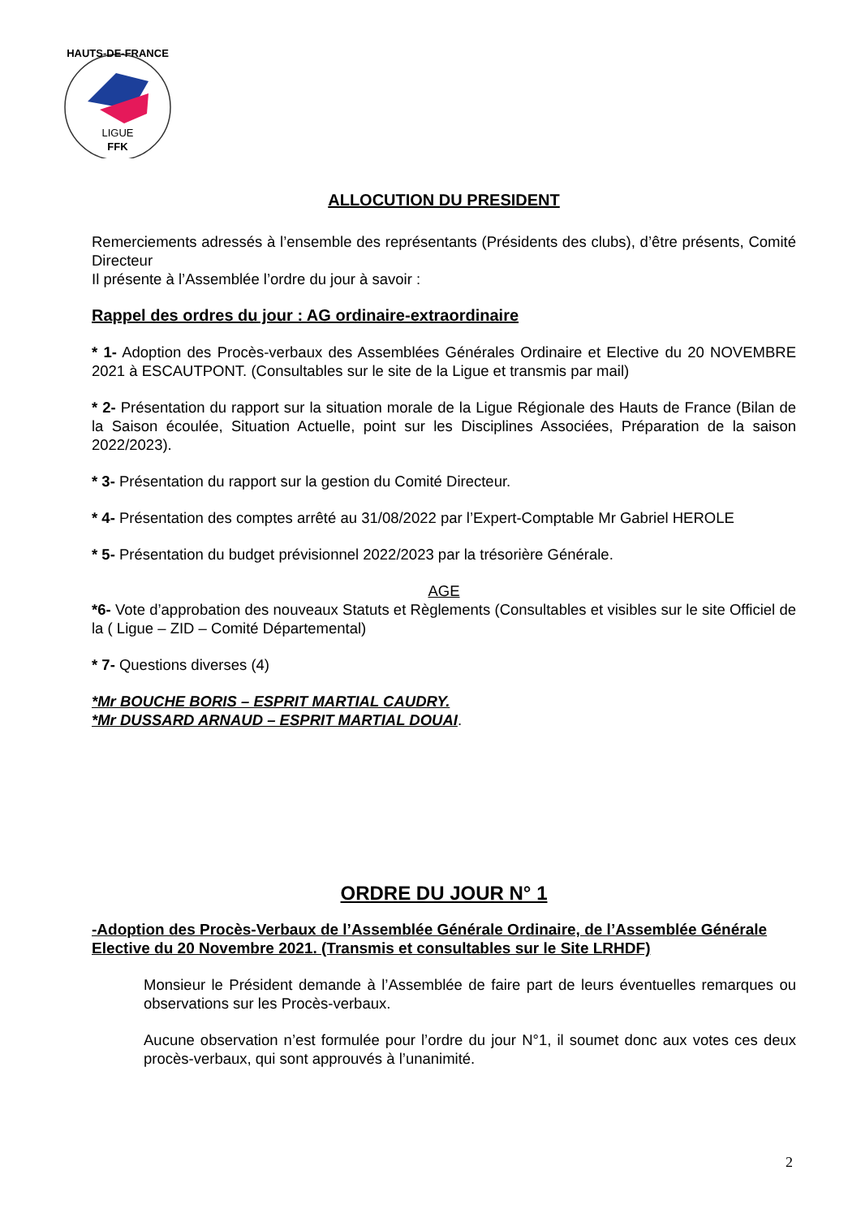LIGUE
FFK
HAUTS-DE-FRANCE
ALLOCUTION DU PRESIDENT
Remerciements adressés à l’ensemble des représentants (Présidents des clubs), d’être présents, Comité Directeur
Il présente à l’Assemblée l’ordre du jour à savoir :
Rappel des ordres du jour : AG ordinaire-extraordinaire
* 1- Adoption des Procès-verbaux des Assemblées Générales Ordinaire et Elective du 20 NOVEMBRE 2021 à ESCAUTPONT. (Consultables sur le site de la Ligue et transmis par mail)
* 2- Présentation du rapport sur la situation morale de la Ligue Régionale des Hauts de France (Bilan de la Saison écoulée, Situation Actuelle, point sur les Disciplines Associées, Préparation de la saison 2022/2023).
* 3- Présentation du rapport sur la gestion du Comité Directeur.
* 4- Présentation des comptes arrêté au 31/08/2022 par l’Expert-Comptable Mr Gabriel HEROLE
* 5- Présentation du budget prévisionnel 2022/2023 par la trésorière Générale.
AGE
*6- Vote d’approbation des nouveaux Statuts et Règlements (Consultables et visibles sur le site Officiel de la ( Ligue – ZID – Comité Départemental)
* 7- Questions diverses (4)
*Mr BOUCHE BORIS – ESPRIT MARTIAL CAUDRY.
*Mr DUSSARD ARNAUD – ESPRIT MARTIAL DOUAI.
ORDRE DU JOUR N° 1
-Adoption des Procès-Verbaux de l’Assemblée Générale Ordinaire, de l’Assemblée Générale Elective du 20 Novembre 2021. (Transmis et consultables sur le Site LRHDF)
Monsieur le Président demande à l’Assemblée de faire part de leurs éventuelles remarques ou observations sur les Procès-verbaux.
Aucune observation n’est formulée pour l’ordre du jour N°1, il soumet donc aux votes ces deux procès-verbaux, qui sont approuvés à l’unanimité.
2